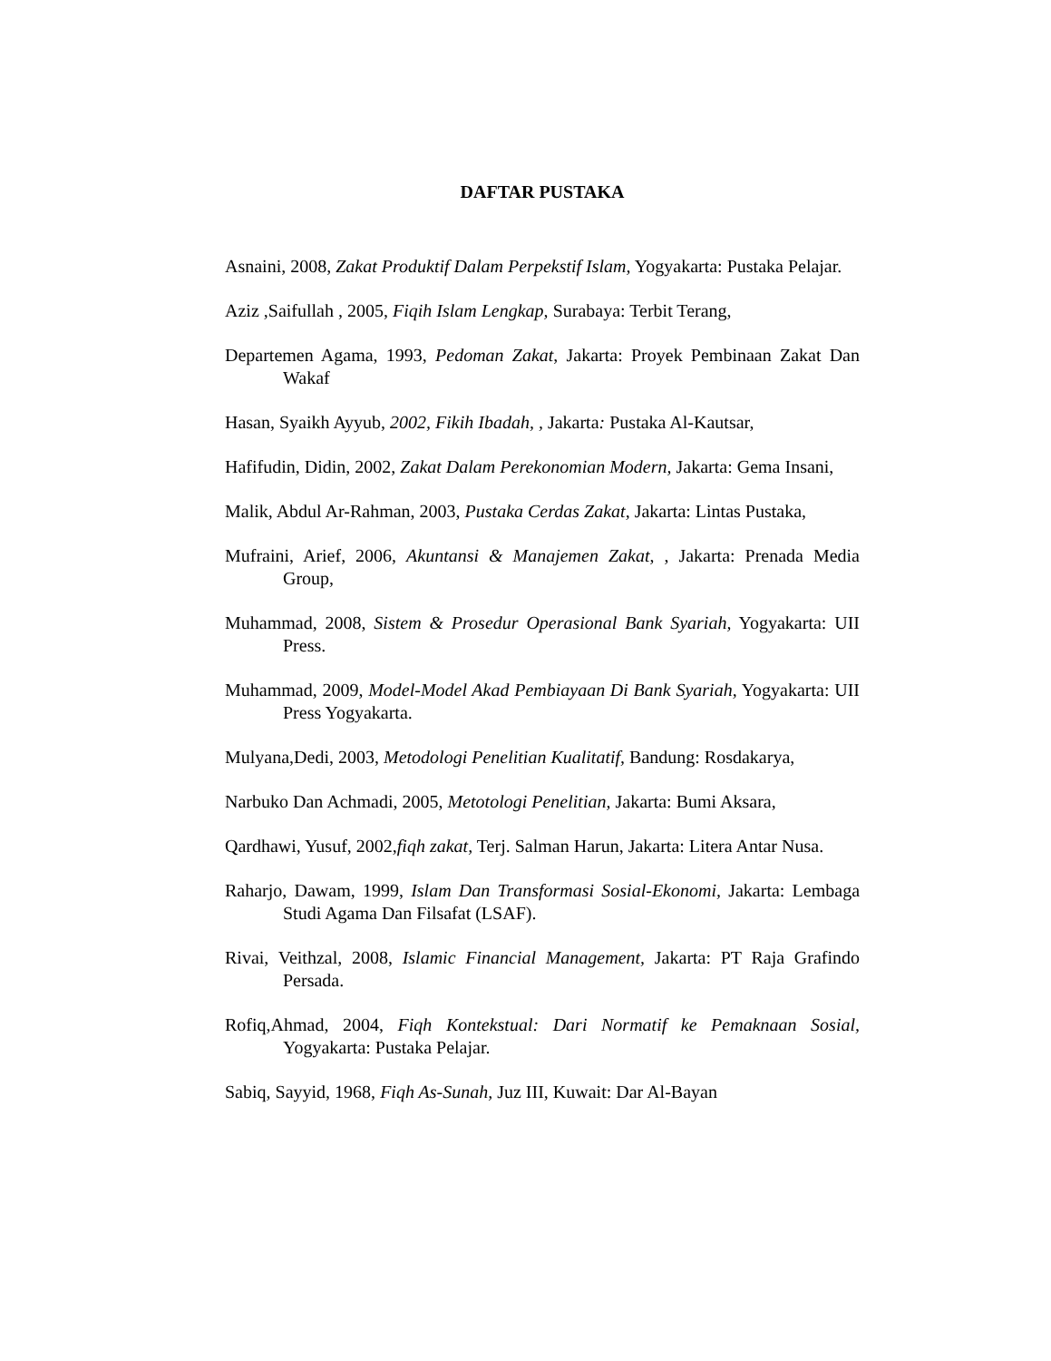DAFTAR PUSTAKA
Asnaini, 2008, Zakat Produktif Dalam Perpekstif Islam, Yogyakarta: Pustaka Pelajar.
Aziz ,Saifullah , 2005, Fiqih Islam Lengkap, Surabaya: Terbit Terang,
Departemen Agama, 1993, Pedoman Zakat, Jakarta: Proyek Pembinaan Zakat Dan Wakaf
Hasan, Syaikh Ayyub, 2002, Fikih Ibadah, , Jakarta: Pustaka Al-Kautsar,
Hafifudin, Didin, 2002, Zakat Dalam Perekonomian Modern, Jakarta: Gema Insani,
Malik, Abdul Ar-Rahman, 2003, Pustaka Cerdas Zakat, Jakarta: Lintas Pustaka,
Mufraini, Arief, 2006, Akuntansi & Manajemen Zakat, , Jakarta: Prenada Media Group,
Muhammad, 2008, Sistem & Prosedur Operasional Bank Syariah, Yogyakarta: UII Press.
Muhammad, 2009, Model-Model Akad Pembiayaan Di Bank Syariah, Yogyakarta: UII Press Yogyakarta.
Mulyana,Dedi, 2003, Metodologi Penelitian Kualitatif, Bandung: Rosdakarya,
Narbuko Dan Achmadi, 2005, Metotologi Penelitian, Jakarta: Bumi Aksara,
Qardhawi, Yusuf, 2002,fiqh zakat, Terj. Salman Harun, Jakarta: Litera Antar Nusa.
Raharjo, Dawam, 1999, Islam Dan Transformasi Sosial-Ekonomi, Jakarta: Lembaga Studi Agama Dan Filsafat (LSAF).
Rivai, Veithzal, 2008, Islamic Financial Management, Jakarta: PT Raja Grafindo Persada.
Rofiq,Ahmad, 2004, Fiqh Kontekstual: Dari Normatif ke Pemaknaan Sosial, Yogyakarta: Pustaka Pelajar.
Sabiq, Sayyid, 1968, Fiqh As-Sunah, Juz III, Kuwait: Dar Al-Bayan